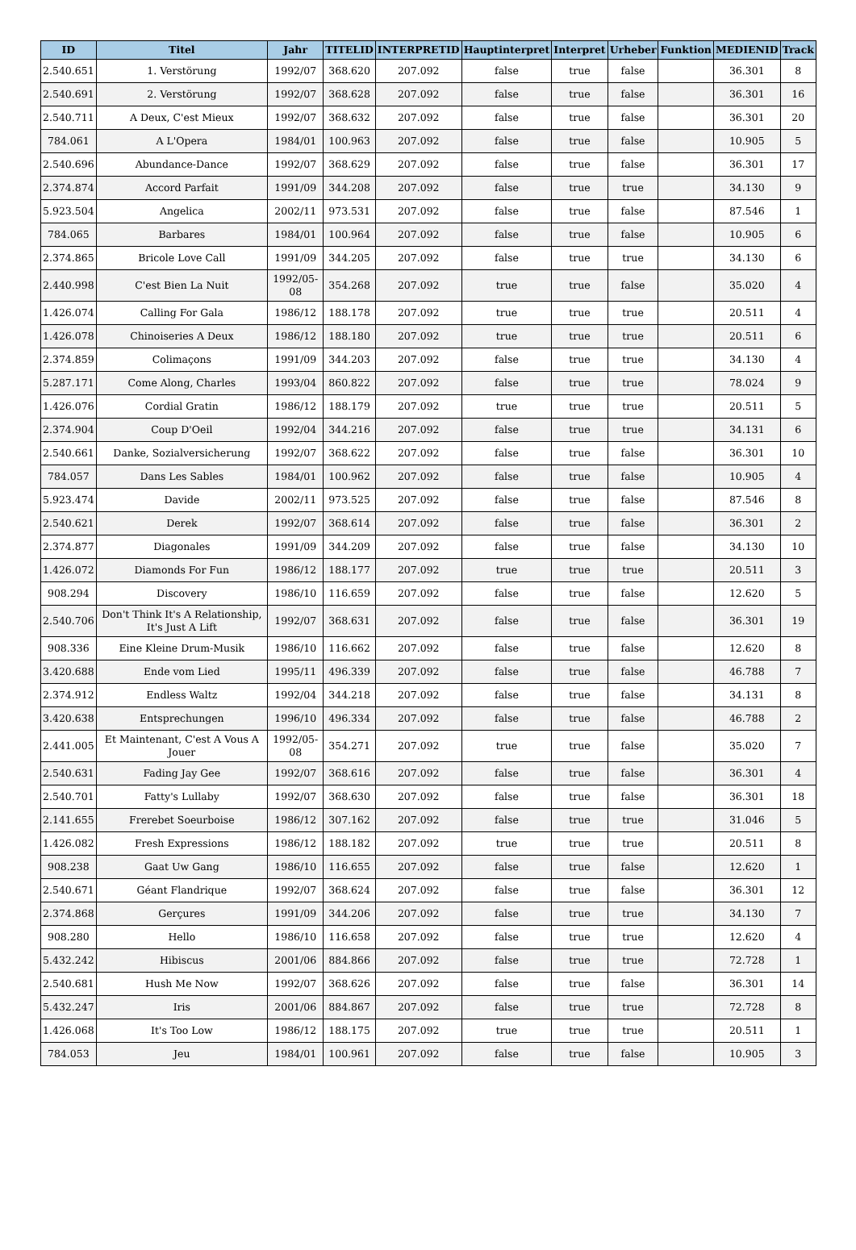| ID | Titel | Jahr | TITELID | INTERPRETID | Hauptinterpret | Interpret | Urheber | Funktion | MEDIENID | Track |
| --- | --- | --- | --- | --- | --- | --- | --- | --- | --- | --- |
| 2.540.651 | 1. Verstörung | 1992/07 | 368.620 | 207.092 | false | true | false | | 36.301 | 8 |
| 2.540.691 | 2. Verstörung | 1992/07 | 368.628 | 207.092 | false | true | false | | 36.301 | 16 |
| 2.540.711 | A Deux, C'est Mieux | 1992/07 | 368.632 | 207.092 | false | true | false | | 36.301 | 20 |
| 784.061 | A L'Opera | 1984/01 | 100.963 | 207.092 | false | true | false | | 10.905 | 5 |
| 2.540.696 | Abundance-Dance | 1992/07 | 368.629 | 207.092 | false | true | false | | 36.301 | 17 |
| 2.374.874 | Accord Parfait | 1991/09 | 344.208 | 207.092 | false | true | true | | 34.130 | 9 |
| 5.923.504 | Angelica | 2002/11 | 973.531 | 207.092 | false | true | false | | 87.546 | 1 |
| 784.065 | Barbares | 1984/01 | 100.964 | 207.092 | false | true | false | | 10.905 | 6 |
| 2.374.865 | Bricole Love Call | 1991/09 | 344.205 | 207.092 | false | true | true | | 34.130 | 6 |
| 2.440.998 | C'est Bien La Nuit | 1992/05-08 | 354.268 | 207.092 | true | true | false | | 35.020 | 4 |
| 1.426.074 | Calling For Gala | 1986/12 | 188.178 | 207.092 | true | true | true | | 20.511 | 4 |
| 1.426.078 | Chinoiseries A Deux | 1986/12 | 188.180 | 207.092 | true | true | true | | 20.511 | 6 |
| 2.374.859 | Colimaçons | 1991/09 | 344.203 | 207.092 | false | true | true | | 34.130 | 4 |
| 5.287.171 | Come Along, Charles | 1993/04 | 860.822 | 207.092 | false | true | true | | 78.024 | 9 |
| 1.426.076 | Cordial Gratin | 1986/12 | 188.179 | 207.092 | true | true | true | | 20.511 | 5 |
| 2.374.904 | Coup D'Oeil | 1992/04 | 344.216 | 207.092 | false | true | true | | 34.131 | 6 |
| 2.540.661 | Danke, Sozialversicherung | 1992/07 | 368.622 | 207.092 | false | true | false | | 36.301 | 10 |
| 784.057 | Dans Les Sables | 1984/01 | 100.962 | 207.092 | false | true | false | | 10.905 | 4 |
| 5.923.474 | Davide | 2002/11 | 973.525 | 207.092 | false | true | false | | 87.546 | 8 |
| 2.540.621 | Derek | 1992/07 | 368.614 | 207.092 | false | true | false | | 36.301 | 2 |
| 2.374.877 | Diagonales | 1991/09 | 344.209 | 207.092 | false | true | false | | 34.130 | 10 |
| 1.426.072 | Diamonds For Fun | 1986/12 | 188.177 | 207.092 | true | true | true | | 20.511 | 3 |
| 908.294 | Discovery | 1986/10 | 116.659 | 207.092 | false | true | false | | 12.620 | 5 |
| 2.540.706 | Don't Think It's A Relationship, It's Just A Lift | 1992/07 | 368.631 | 207.092 | false | true | false | | 36.301 | 19 |
| 908.336 | Eine Kleine Drum-Musik | 1986/10 | 116.662 | 207.092 | false | true | false | | 12.620 | 8 |
| 3.420.688 | Ende vom Lied | 1995/11 | 496.339 | 207.092 | false | true | false | | 46.788 | 7 |
| 2.374.912 | Endless Waltz | 1992/04 | 344.218 | 207.092 | false | true | false | | 34.131 | 8 |
| 3.420.638 | Entsprechungen | 1996/10 | 496.334 | 207.092 | false | true | false | | 46.788 | 2 |
| 2.441.005 | Et Maintenant, C'est A Vous A Jouer | 1992/05-08 | 354.271 | 207.092 | true | true | false | | 35.020 | 7 |
| 2.540.631 | Fading Jay Gee | 1992/07 | 368.616 | 207.092 | false | true | false | | 36.301 | 4 |
| 2.540.701 | Fatty's Lullaby | 1992/07 | 368.630 | 207.092 | false | true | false | | 36.301 | 18 |
| 2.141.655 | Frerebet Soeurboise | 1986/12 | 307.162 | 207.092 | false | true | true | | 31.046 | 5 |
| 1.426.082 | Fresh Expressions | 1986/12 | 188.182 | 207.092 | true | true | true | | 20.511 | 8 |
| 908.238 | Gaat Uw Gang | 1986/10 | 116.655 | 207.092 | false | true | false | | 12.620 | 1 |
| 2.540.671 | Géant Flandrique | 1992/07 | 368.624 | 207.092 | false | true | false | | 36.301 | 12 |
| 2.374.868 | Gerçures | 1991/09 | 344.206 | 207.092 | false | true | true | | 34.130 | 7 |
| 908.280 | Hello | 1986/10 | 116.658 | 207.092 | false | true | true | | 12.620 | 4 |
| 5.432.242 | Hibiscus | 2001/06 | 884.866 | 207.092 | false | true | true | | 72.728 | 1 |
| 2.540.681 | Hush Me Now | 1992/07 | 368.626 | 207.092 | false | true | false | | 36.301 | 14 |
| 5.432.247 | Iris | 2001/06 | 884.867 | 207.092 | false | true | true | | 72.728 | 8 |
| 1.426.068 | It's Too Low | 1986/12 | 188.175 | 207.092 | true | true | true | | 20.511 | 1 |
| 784.053 | Jeu | 1984/01 | 100.961 | 207.092 | false | true | false | | 10.905 | 3 |